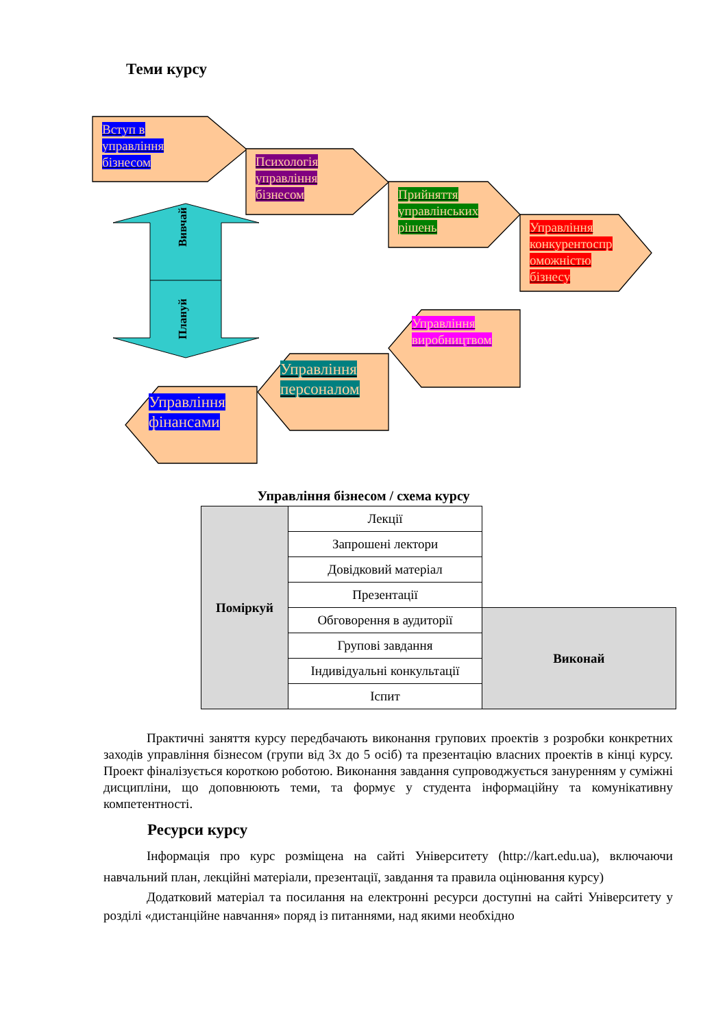Теми курсу
Вивчай
Плануй
Вступ в
управління
бізнесом
Психологія
управління
бізнесом
Прийняття
управлінських
рішень
Управління
конкурентоспр
оможністю
бізнесу
Управління
виробництвом
Управління
персоналом
Управління
фінансами
Управління бізнесом / схема курсу
| Поміркуй | Лекції | |
| | Запрошені лектори | |
| | Довідковий матеріал | |
| | Презентації | |
| | Обговорення в аудиторії | Виконай |
| | Групові завдання | |
| | Індивідуальні конкультації | |
| | Іспит | |
Практичні заняття курсу передбачають виконання групових проектів з розробки конкретних заходів управління бізнесом (групи від 3х до 5 осіб) та презентацію власних проектів в кінці курсу. Проект фіналізується короткою роботою. Виконання завдання супроводжується зануренням у суміжні дисципліни, що доповнюють теми, та формує у студента інформаційну та комунікативну компетентності.
Ресурси курсу
Інформація про курс розміщена на сайті Університету (http://kart.edu.ua), включаючи навчальний план, лекційні матеріали, презентації, завдання та правила оцінювання курсу)
Додатковий матеріал та посилання на електронні ресурси доступні на сайті Університету у розділі «дистанційне навчання» поряд із питаннями, над якими необхідно